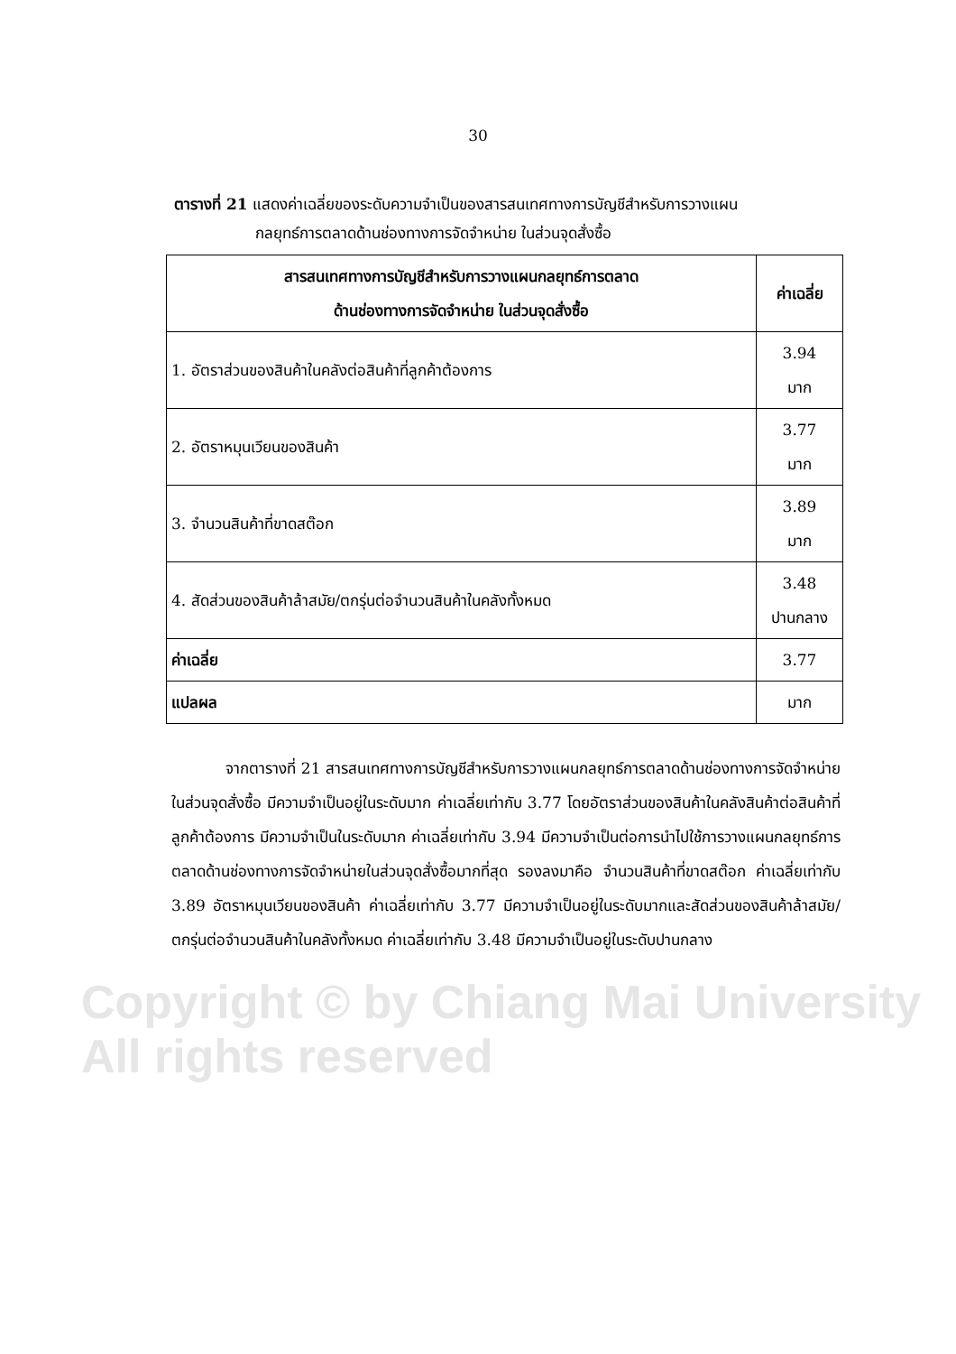30
ตารางที่ 21 แสดงค่าเฉลี่ยของระดับความจำเป็นของสารสนเทศทางการบัญชีสำหรับการวางแผน
กลยุทธ์การตลาดด้านช่องทางการจัดจำหน่าย ในส่วนจุดสั่งซื้อ
| สารสนเทศทางการบัญชีสำหรับการวางแผนกลยุทธ์การตลาด ด้านช่องทางการจัดจำหน่าย ในส่วนจุดสั่งซื้อ | ค่าเฉลี่ย |
| --- | --- |
| 1. อัตราส่วนของสินค้าในคลังต่อสินค้าที่ลูกค้าต้องการ | 3.94 มาก |
| 2. อัตราหมุนเวียนของสินค้า | 3.77 มาก |
| 3. จำนวนสินค้าที่ขาดสต๊อก | 3.89 มาก |
| 4. สัดส่วนของสินค้าล้าสมัย/ตกรุ่นต่อจำนวนสินค้าในคลังทั้งหมด | 3.48 ปานกลาง |
| ค่าเฉลี่ย | 3.77 |
| แปลผล | มาก |
จากตารางที่ 21 สารสนเทศทางการบัญชีสำหรับการวางแผนกลยุทธ์การตลาดด้านช่องทางการจัดจำหน่ายในส่วนจุดสั่งซื้อ มีความจำเป็นอยู่ในระดับมาก ค่าเฉลี่ยเท่ากับ 3.77 โดยอัตราส่วนของสินค้าในคลังสินค้าต่อสินค้าที่ลูกค้าต้องการ มีความจำเป็นในระดับมาก ค่าเฉลี่ยเท่ากับ 3.94 มีความจำเป็นต่อการนำไปใช้การวางแผนกลยุทธ์การตลาดด้านช่องทางการจัดจำหน่ายในส่วนจุดสั่งซื้อมากที่สุด รองลงมาคือ จำนวนสินค้าที่ขาดสต๊อก ค่าเฉลี่ยเท่ากับ 3.89 อัตราหมุนเวียนของสินค้า ค่าเฉลี่ยเท่ากับ 3.77 มีความจำเป็นอยู่ในระดับมากและสัดส่วนของสินค้าล้าสมัย/ตกรุ่นต่อจำนวนสินค้าในคลังทั้งหมด ค่าเฉลี่ยเท่ากับ 3.48 มีความจำเป็นอยู่ในระดับปานกลาง
Copyright © by Chiang Mai University
All rights reserved